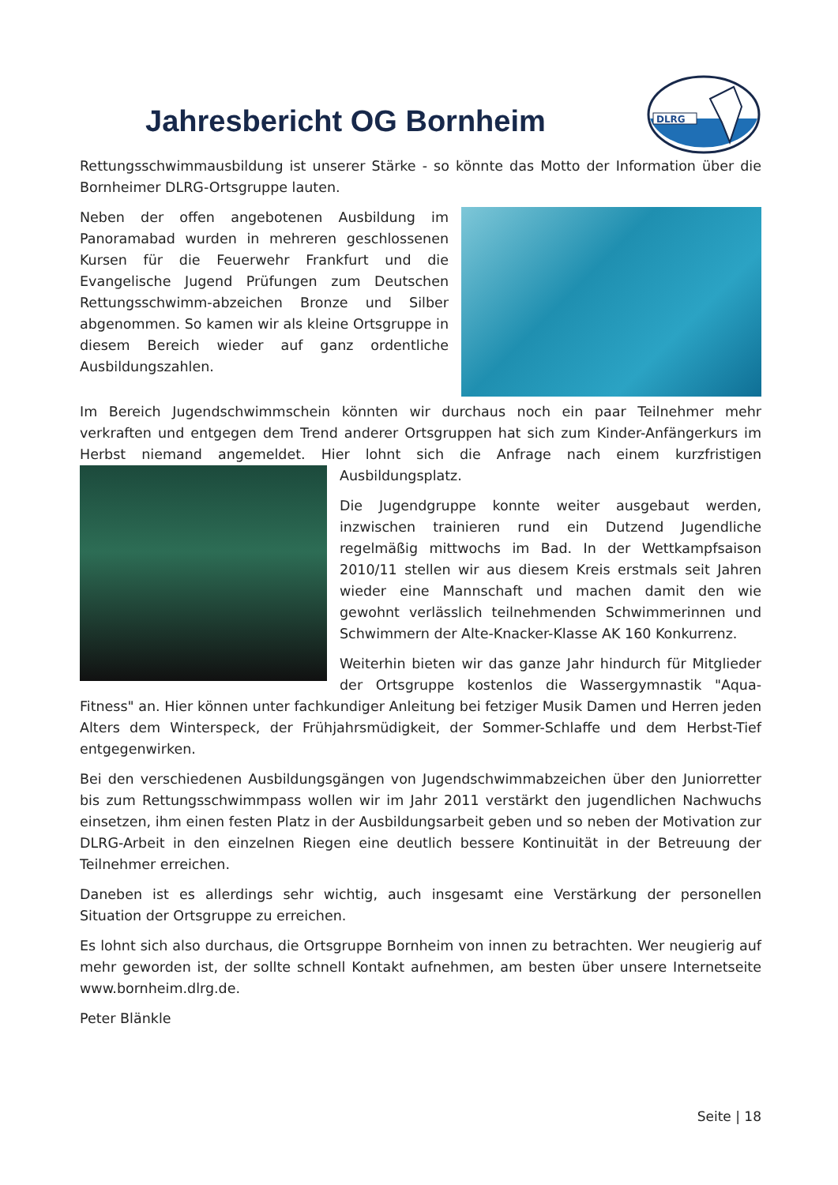DLRG
Jahresbericht OG Bornheim
Rettungsschwimmausbildung ist unserer Stärke - so könnte das Motto der Information über die Bornheimer DLRG-Ortsgruppe lauten.
Neben der offen angebotenen Ausbildung im Panoramabad wurden in mehreren geschlossenen Kursen für die Feuerwehr Frankfurt und die Evangelische Jugend Prüfungen zum Deutschen Rettungsschwimm-abzeichen Bronze und Silber abgenommen. So kamen wir als kleine Ortsgruppe in diesem Bereich wieder auf ganz ordentliche Ausbildungszahlen.
Im Bereich Jugendschwimmschein könnten wir durchaus noch ein paar Teilnehmer mehr verkraften und entgegen dem Trend anderer Ortsgruppen hat sich zum Kinder-Anfängerkurs im Herbst niemand angemeldet. Hier lohnt sich die Anfrage nach einem kurzfristigen Ausbildungsplatz.
Die Jugendgruppe konnte weiter ausgebaut werden, inzwischen trainieren rund ein Dutzend Jugendliche regelmäßig mittwochs im Bad. In der Wettkampfsaison 2010/11 stellen wir aus diesem Kreis erstmals seit Jahren wieder eine Mannschaft und machen damit den wie gewohnt verlässlich teilnehmenden Schwimmerinnen und Schwimmern der Alte-Knacker-Klasse AK 160 Konkurrenz.
Weiterhin bieten wir das ganze Jahr hindurch für Mitglieder der Ortsgruppe kostenlos die Wassergymnastik "Aqua-Fitness" an. Hier können unter fachkundiger Anleitung bei fetziger Musik Damen und Herren jeden Alters dem Winterspeck, der Frühjahrsmüdigkeit, der Sommer-Schlaffe und dem Herbst-Tief entgegenwirken.
Bei den verschiedenen Ausbildungsgängen von Jugendschwimmabzeichen über den Juniorretter bis zum Rettungsschwimmpass wollen wir im Jahr 2011 verstärkt den jugendlichen Nachwuchs einsetzen, ihm einen festen Platz in der Ausbildungsarbeit geben und so neben der Motivation zur DLRG-Arbeit in den einzelnen Riegen eine deutlich bessere Kontinuität in der Betreuung der Teilnehmer erreichen.
Daneben ist es allerdings sehr wichtig, auch insgesamt eine Verstärkung der personellen Situation der Ortsgruppe zu erreichen.
Es lohnt sich also durchaus, die Ortsgruppe Bornheim von innen zu betrachten. Wer neugierig auf mehr geworden ist, der sollte schnell Kontakt aufnehmen, am besten über unsere Internetseite www.bornheim.dlrg.de.
Peter Blänkle
Seite | 18